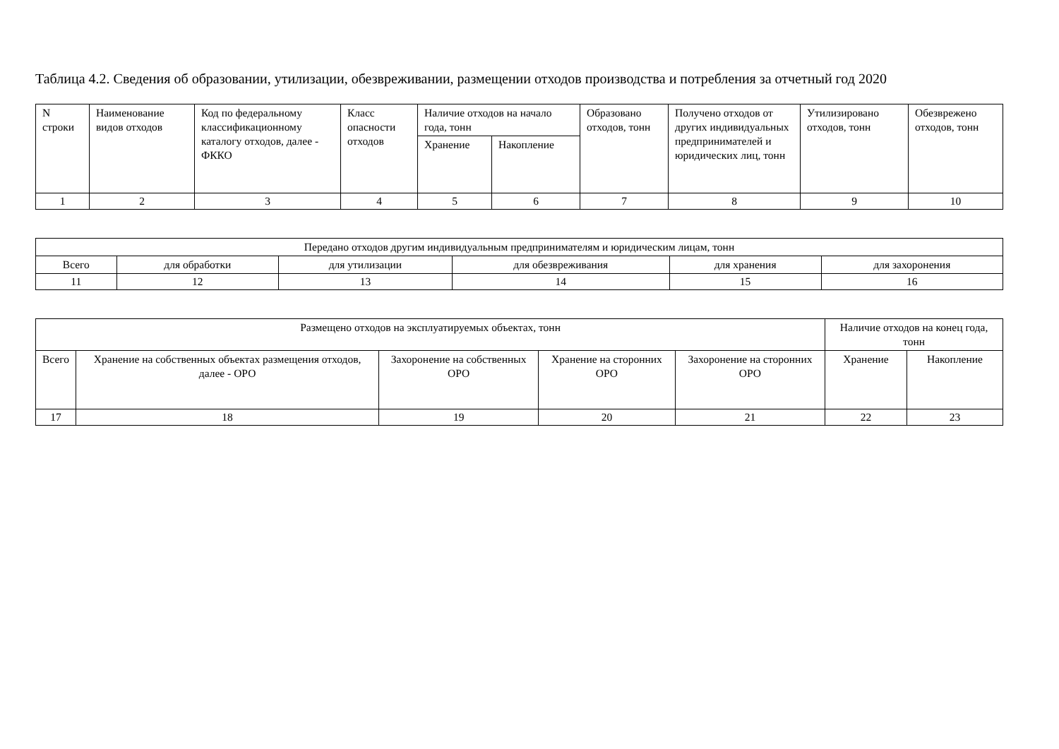Таблица 4.2. Сведения об образовании, утилизации, обезвреживании, размещении отходов производства и потребления за отчетный год 2020
| N строки | Наименование видов отходов | Код по федеральному классификационному каталогу отходов, далее - ФККО | Класс опасности отходов | Наличие отходов на начало года, тонн | | Образовано отходов, тонн | Получено отходов от других индивидуальных предпринимателей и юридических лиц, тонн | Утилизировано отходов, тонн | Обезврежено отходов, тонн |
| --- | --- | --- | --- | --- | --- | --- | --- | --- | --- |
| | | | | Хранение | Накопление | | | | |
| 1 | 2 | 3 | 4 | 5 | 6 | 7 | 8 | 9 | 10 |
| Передано отходов другим индивидуальным предпринимателям и юридическим лицам, тонн | | | | | |
| --- | --- | --- | --- | --- | --- |
| Всего | для обработки | для утилизации | для обезвреживания | для хранения | для захоронения |
| 11 | 12 | 13 | 14 | 15 | 16 |
| Размещено отходов на эксплуатируемых объектах, тонн | | | | | Наличие отходов на конец года, тонн | |
| --- | --- | --- | --- | --- | --- | --- |
| Всего | Хранение на собственных объектах размещения отходов, далее - ОРО | Захоронение на собственных ОРО | Хранение на сторонних ОРО | Захоронение на сторонних ОРО | Хранение | Накопление |
| 17 | 18 | 19 | 20 | 21 | 22 | 23 |